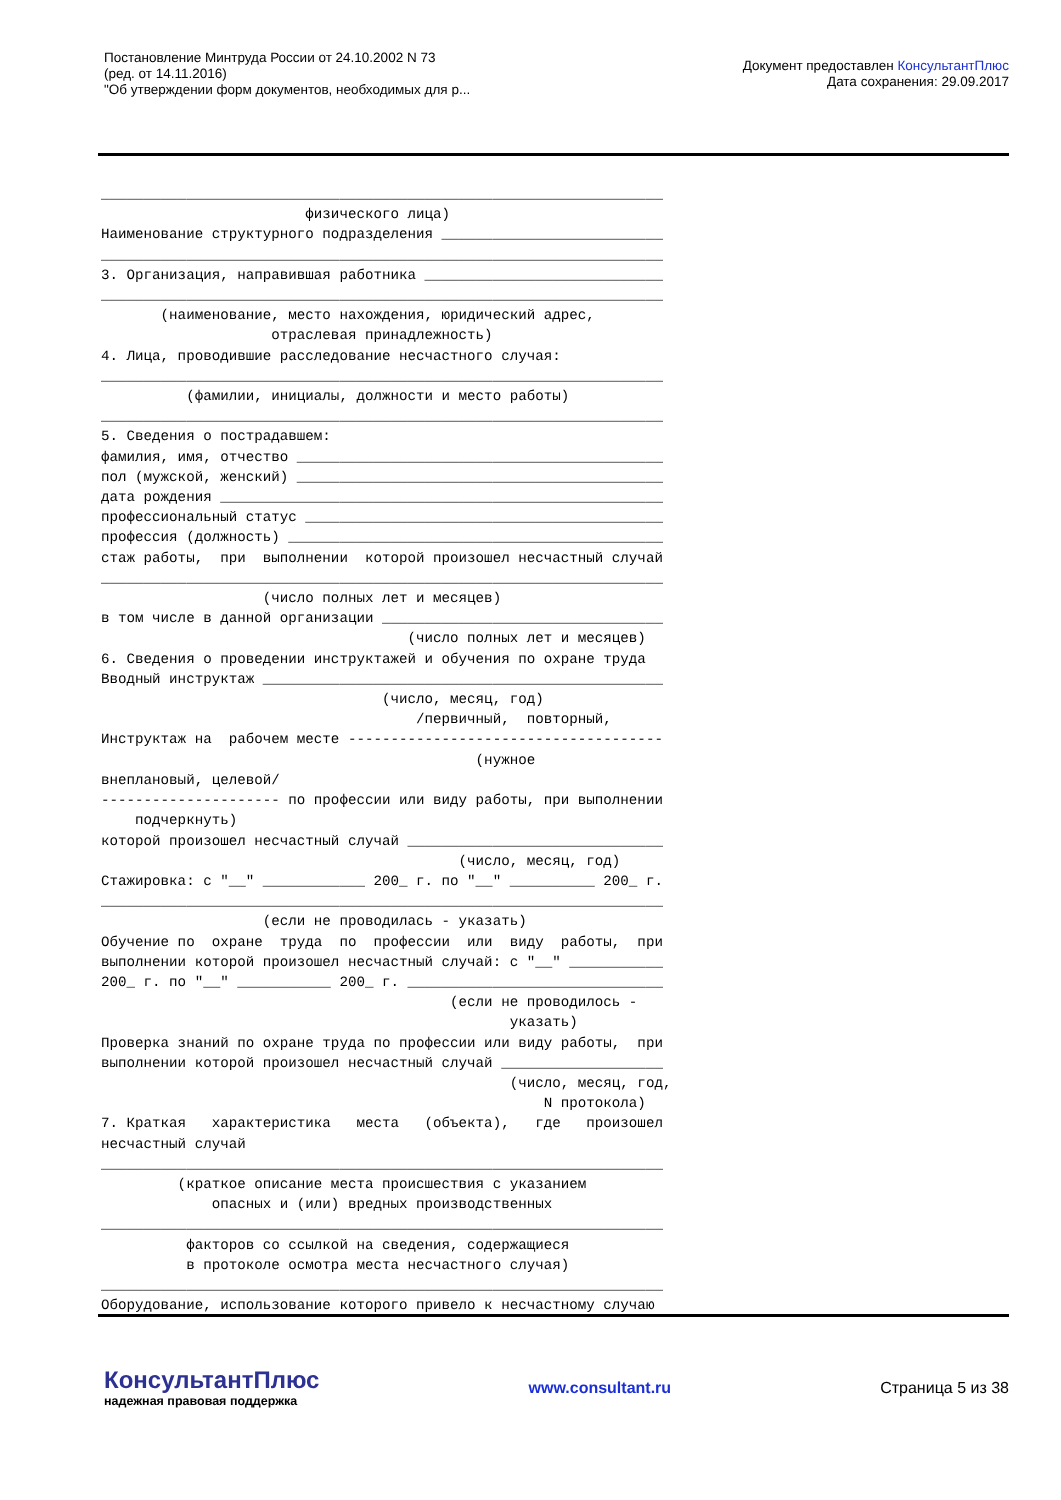Постановление Минтруда России от 24.10.2002 N 73
(ред. от 14.11.2016)
"Об утверждении форм документов, необходимых для р...
Документ предоставлен КонсультантПлюс
Дата сохранения: 29.09.2017
__________________________________________________________________
                        физического лица)
Наименование структурного подразделения __________________________
__________________________________________________________________
3. Организация, направившая работника ____________________________
__________________________________________________________________
       (наименование, место нахождения, юридический адрес,
                    отраслевая принадлежность)
4. Лица, проводившие расследование несчастного случая:
__________________________________________________________________
          (фамилии, инициалы, должности и место работы)
__________________________________________________________________
5. Сведения о пострадавшем:
фамилия, имя, отчество ___________________________________________
пол (мужской, женский) ___________________________________________
дата рождения ____________________________________________________
профессиональный статус __________________________________________
профессия (должность) ____________________________________________
стаж работы,  при  выполнении  которой произошел несчастный случай
__________________________________________________________________
                   (число полных лет и месяцев)
в том числе в данной организации _________________________________
                                    (число полных лет и месяцев)
6. Сведения о проведении инструктажей и обучения по охране труда
Вводный инструктаж _______________________________________________
                                 (число, месяц, год)
                                     /первичный,  повторный,
Инструктаж на  рабочем месте -------------------------------------
                                            (нужное
внеплановый, целевой/
--------------------- по профессии или виду работы, при выполнении
    подчеркнуть)
которой произошел несчастный случай ______________________________
                                          (число, месяц, год)
Стажировка: с "__" ____________ 200_ г. по "__" __________ 200_ г.
__________________________________________________________________
                   (если не проводилась - указать)
Обучение по  охране  труда  по  профессии  или  виду  работы,  при
выполнении которой произошел несчастный случай: с "__" ___________
200_ г. по "__" ___________ 200_ г. ______________________________
                                         (если не проводилось -
                                                указать)
Проверка знаний по охране труда по профессии или виду работы,  при
выполнении которой произошел несчастный случай ___________________
                                                (число, месяц, год,
                                                    N протокола)
7. Краткая   характеристика   места   (объекта),   где   произошел
несчастный случай
__________________________________________________________________
         (краткое описание места происшествия с указанием
             опасных и (или) вредных производственных
__________________________________________________________________
          факторов со ссылкой на сведения, содержащиеся
          в протоколе осмотра места несчастного случая)
__________________________________________________________________
Оборудование, использование которого привело к несчастному случаю
__________________________________________________________________
КонсультантПлюс
надежная правовая поддержка
www.consultant.ru Страница 5 из 38